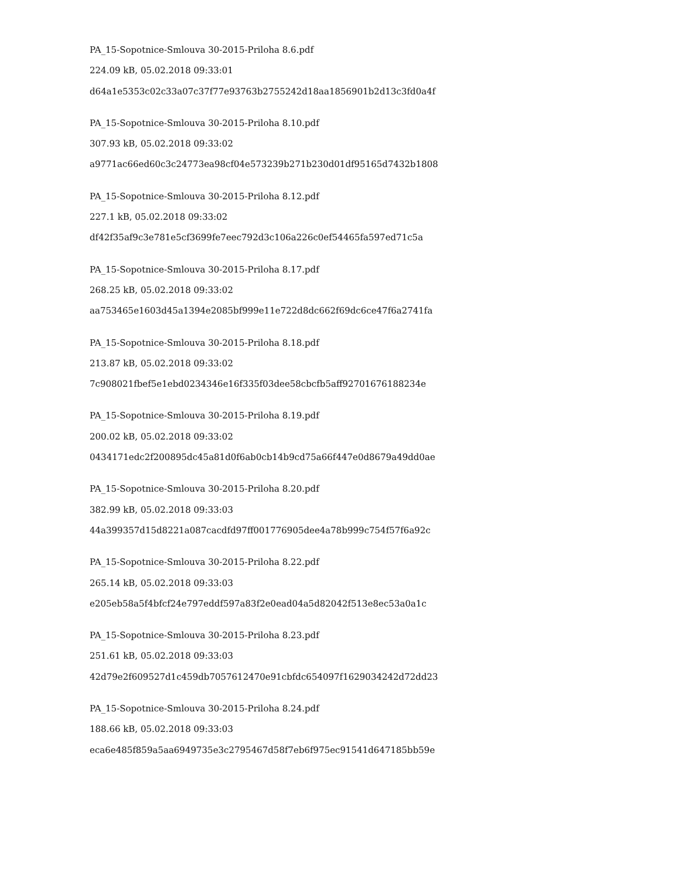PA_15-Sopotnice-Smlouva 30-2015-Priloha 8.6.pdf
224.09 kB, 05.02.2018 09:33:01
d64a1e5353c02c33a07c37f77e93763b2755242d18aa1856901b2d13c3fd0a4f
PA_15-Sopotnice-Smlouva 30-2015-Priloha 8.10.pdf
307.93 kB, 05.02.2018 09:33:02
a9771ac66ed60c3c24773ea98cf04e573239b271b230d01df95165d7432b1808
PA_15-Sopotnice-Smlouva 30-2015-Priloha 8.12.pdf
227.1 kB, 05.02.2018 09:33:02
df42f35af9c3e781e5cf3699fe7eec792d3c106a226c0ef54465fa597ed71c5a
PA_15-Sopotnice-Smlouva 30-2015-Priloha 8.17.pdf
268.25 kB, 05.02.2018 09:33:02
aa753465e1603d45a1394e2085bf999e11e722d8dc662f69dc6ce47f6a2741fa
PA_15-Sopotnice-Smlouva 30-2015-Priloha 8.18.pdf
213.87 kB, 05.02.2018 09:33:02
7c908021fbef5e1ebd0234346e16f335f03dee58cbcfb5aff92701676188234e
PA_15-Sopotnice-Smlouva 30-2015-Priloha 8.19.pdf
200.02 kB, 05.02.2018 09:33:02
0434171edc2f200895dc45a81d0f6ab0cb14b9cd75a66f447e0d8679a49dd0ae
PA_15-Sopotnice-Smlouva 30-2015-Priloha 8.20.pdf
382.99 kB, 05.02.2018 09:33:03
44a399357d15d8221a087cacdfd97ff001776905dee4a78b999c754f57f6a92c
PA_15-Sopotnice-Smlouva 30-2015-Priloha 8.22.pdf
265.14 kB, 05.02.2018 09:33:03
e205eb58a5f4bfcf24e797eddf597a83f2e0ead04a5d82042f513e8ec53a0a1c
PA_15-Sopotnice-Smlouva 30-2015-Priloha 8.23.pdf
251.61 kB, 05.02.2018 09:33:03
42d79e2f609527d1c459db7057612470e91cbfdc654097f1629034242d72dd23
PA_15-Sopotnice-Smlouva 30-2015-Priloha 8.24.pdf
188.66 kB, 05.02.2018 09:33:03
eca6e485f859a5aa6949735e3c2795467d58f7eb6f975ec91541d647185bb59e